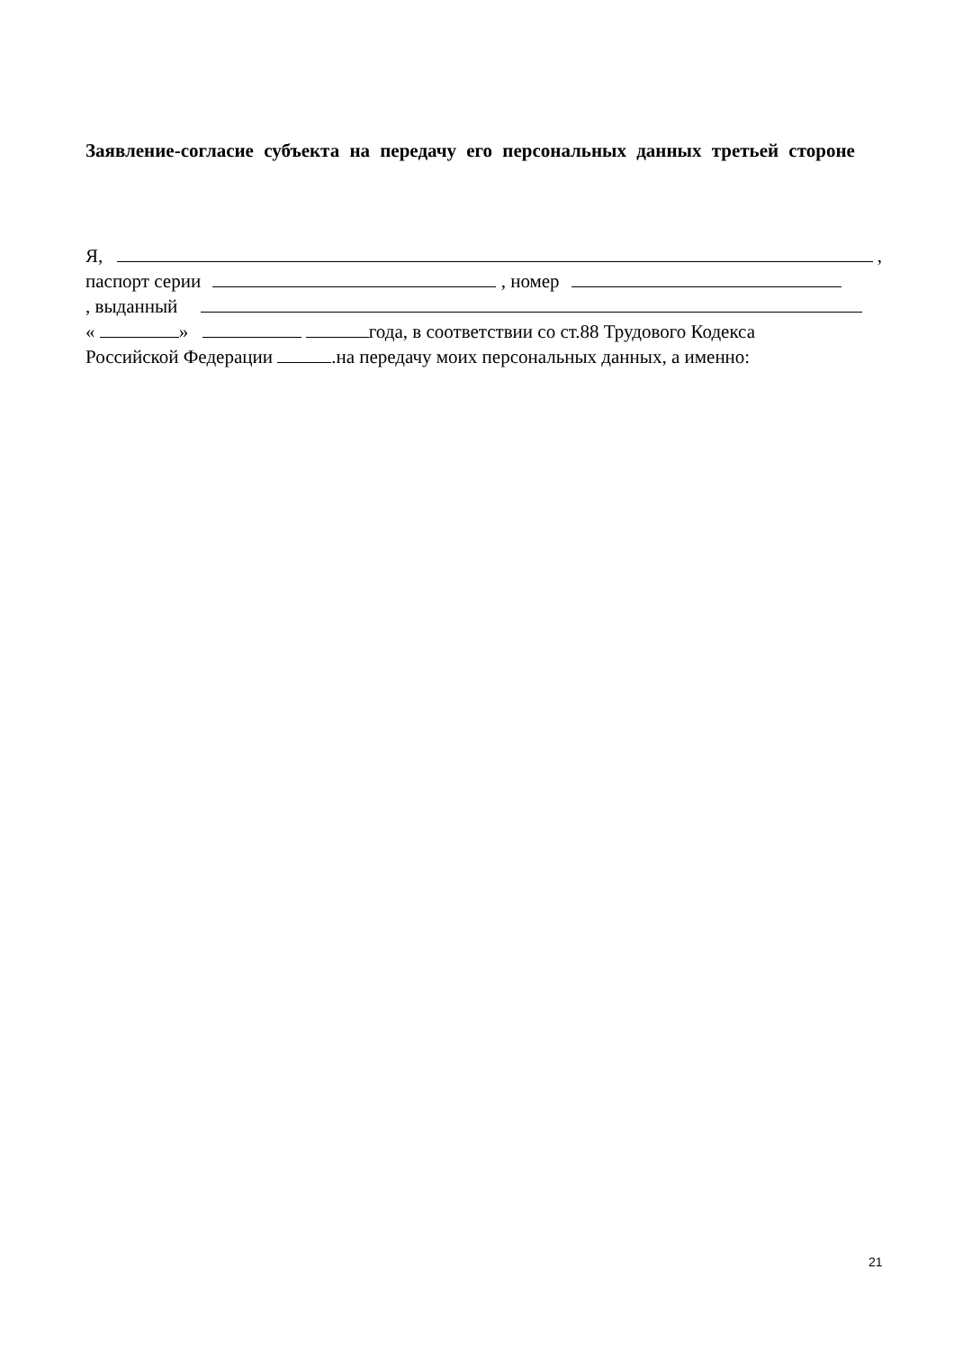Заявление-согласие субъекта на передачу его персональных данных третьей стороне
Я, ,
паспорт серии , номер
, выданный
« » года, в соответствии со ст.88 Трудового Кодекса
Российской Федерации .на передачу моих персональных данных, а именно:
21